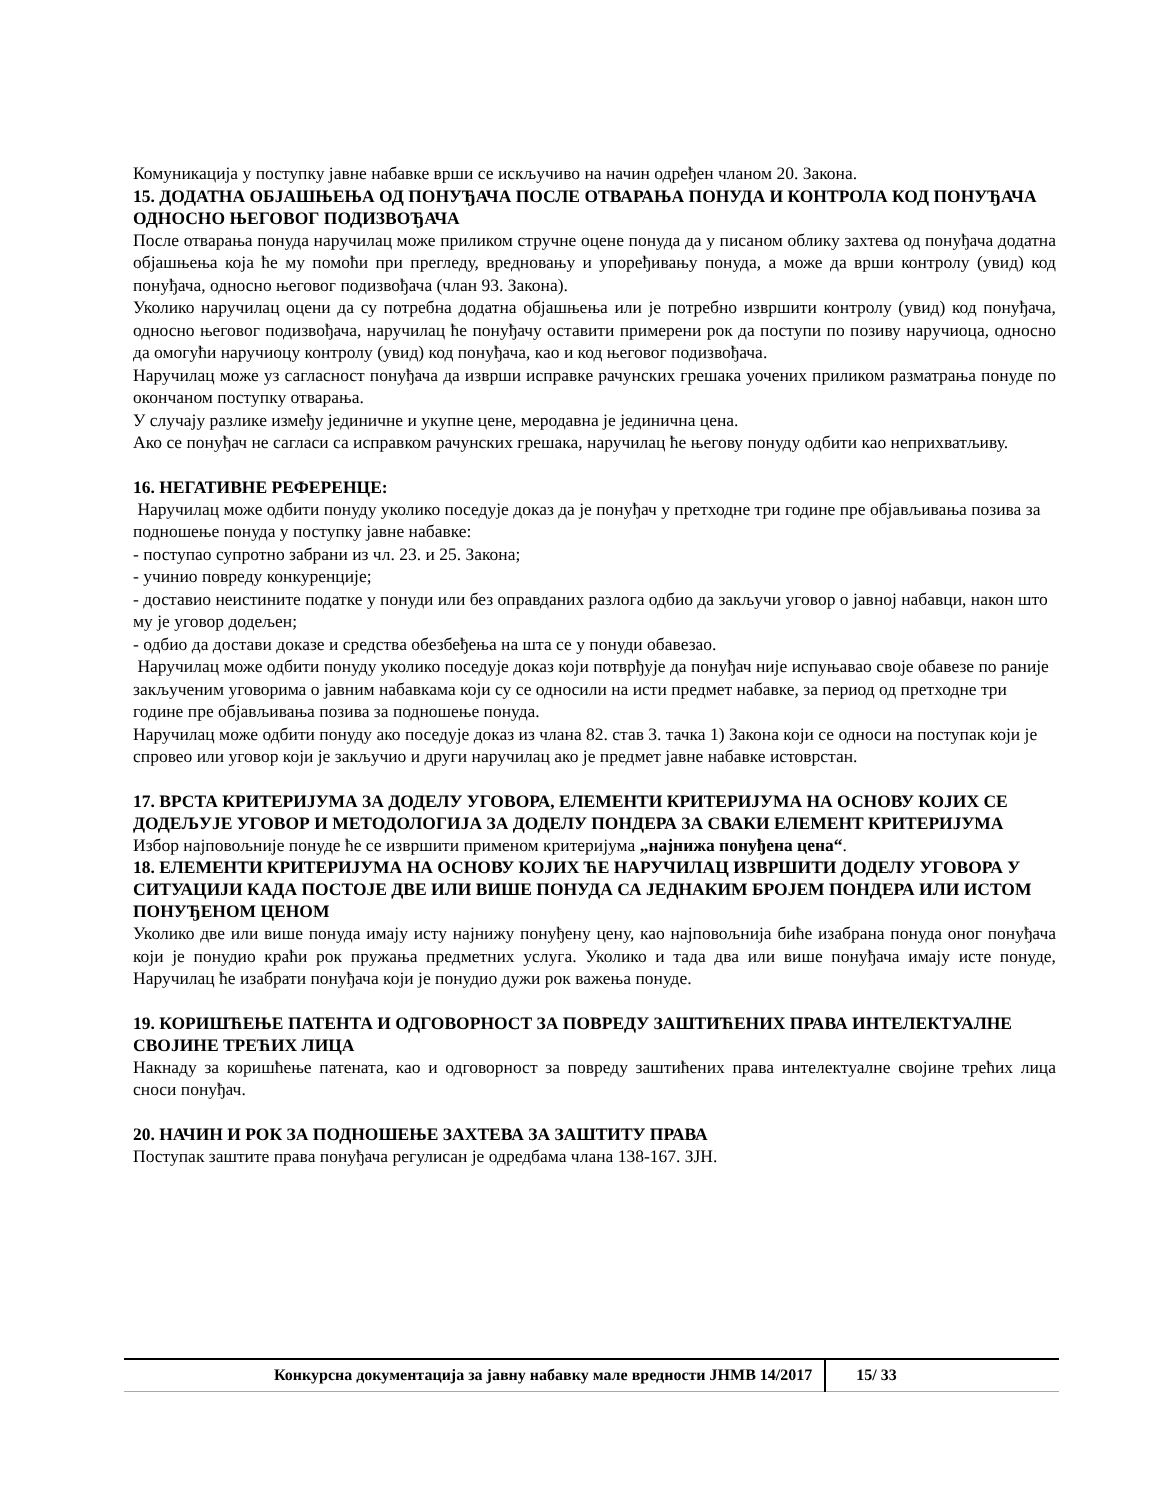Комуникација у поступку јавне набавке врши се искључиво на начин одређен чланом 20. Закона.
15. ДОДАТНА ОБЈАШЊЕЊА ОД ПОНУЂАЧА ПОСЛЕ ОТВАРАЊА ПОНУДА И КОНТРОЛА КОД ПОНУЂАЧА ОДНОСНО ЊЕГОВОГ ПОДИЗВОЂАЧА
После отварања понуда наручилац може приликом стручне оцене понуда да у писаном облику захтева од понуђача додатна објашњења која ће му помоћи при прегледу, вредновању и упоређивању понуда, а може да врши контролу (увид) код понуђача, односно његовог подизвођача (члан 93. Закона).
Уколико наручилац оцени да су потребна додатна објашњења или је потребно извршити контролу (увид) код понуђача, односно његовог подизвођача, наручилац ће понуђачу оставити примерени рок да поступи по позиву наручиоца, односно да омогући наручиоцу контролу (увид) код понуђача, као и код његовог подизвођача.
Наручилац може уз сагласност понуђача да изврши исправке рачунских грешака уочених приликом разматрања понуде по окончаном поступку отварања.
У случају разлике између јединичне и укупне цене, меродавна је јединична цена.
Ако се понуђач не сагласи са исправком рачунских грешака, наручилац ће његову понуду одбити као неприхватљиву.
16. НЕГАТИВНЕ РЕФЕРЕНЦЕ:
Наручилац може одбити понуду уколико поседује доказ да је понуђач у претходне три године пре објављивања позива за подношење понуда у поступку јавне набавке:
- поступао супротно забрани из чл. 23. и 25. Закона;
- учинио повреду конкуренције;
- доставио неистините податке у понуди или без оправданих разлога одбио да закључи уговор о јавној набавци, након што му је уговор додељен;
- одбио да достави доказе и средства обезбеђења на шта се у понуди обавезао.
Наручилац може одбити понуду уколико поседује доказ који потврђује да понуђач није испуњавао своје обавезе по раније закљученим уговорима о јавним набавкама који су се односили на исти предмет набавке, за период од претходне три године пре објављивања позива за подношење понуда.
Наручилац може одбити понуду ако поседује доказ из члана 82. став 3. тачка 1) Закона који се односи на поступак који је спровео или уговор који је закључио и други наручилац ако је предмет јавне набавке истоврстан.
17. ВРСТА КРИТЕРИЈУМА ЗА ДОДЕЛУ УГОВОРА, ЕЛЕМЕНТИ КРИТЕРИЈУМА НА ОСНОВУ КОЈИХ СЕ ДОДЕЉУЈЕ УГОВОР И МЕТОДОЛОГИЈА ЗА ДОДЕЛУ ПОНДЕРА ЗА СВАКИ ЕЛЕМЕНТ КРИТЕРИЈУМА
Избор најповољније понуде ће се извршити применом критеријума „најнижа понуђена цена“.
18. ЕЛЕМЕНТИ КРИТЕРИЈУМА НА ОСНОВУ КОЈИХ ЋЕ НАРУЧИЛАЦ ИЗВРШИТИ ДОДЕЛУ УГОВОРА У СИТУАЦИЈИ КАДА ПОСТОЈЕ ДВЕ ИЛИ ВИШЕ ПОНУДА СА ЈЕДНАКИМ БРОЈЕМ ПОНДЕРА ИЛИ ИСТОМ ПОНУЂЕНОМ ЦЕНОМ
Уколико две или више понуда имају исту најнижу понуђену цену, као најповољнија биће изабрана понуда оног понуђача који је понудио краћи рок пружања предметних услуга. Уколико и тада два или више понуђача имају исте понуде, Наручилац ће изабрати понуђача који је понудио дужи рок важења понуде.
19. КОРИШЋЕЊЕ ПАТЕНТА И ОДГОВОРНОСТ ЗА ПОВРЕДУ ЗАШТИЋЕНИХ ПРАВА ИНТЕЛЕКТУАЛНЕ СВОЈИНЕ ТРЕЋИХ ЛИЦА
Накнаду за коришћење патената, као и одговорност за повреду заштићених права интелектуалне својине трећих лица сноси понуђач.
20. НАЧИН И РОК ЗА ПОДНОШЕЊЕ ЗАХТЕВА ЗА ЗАШТИТУ ПРАВА
Поступак заштите права понуђача регулисан је одредбама члана 138-167. ЗЈН.
| Конкурсна документација за јавну набавку мале вредности ЈНМВ 14/2017 | 15/ 33 |